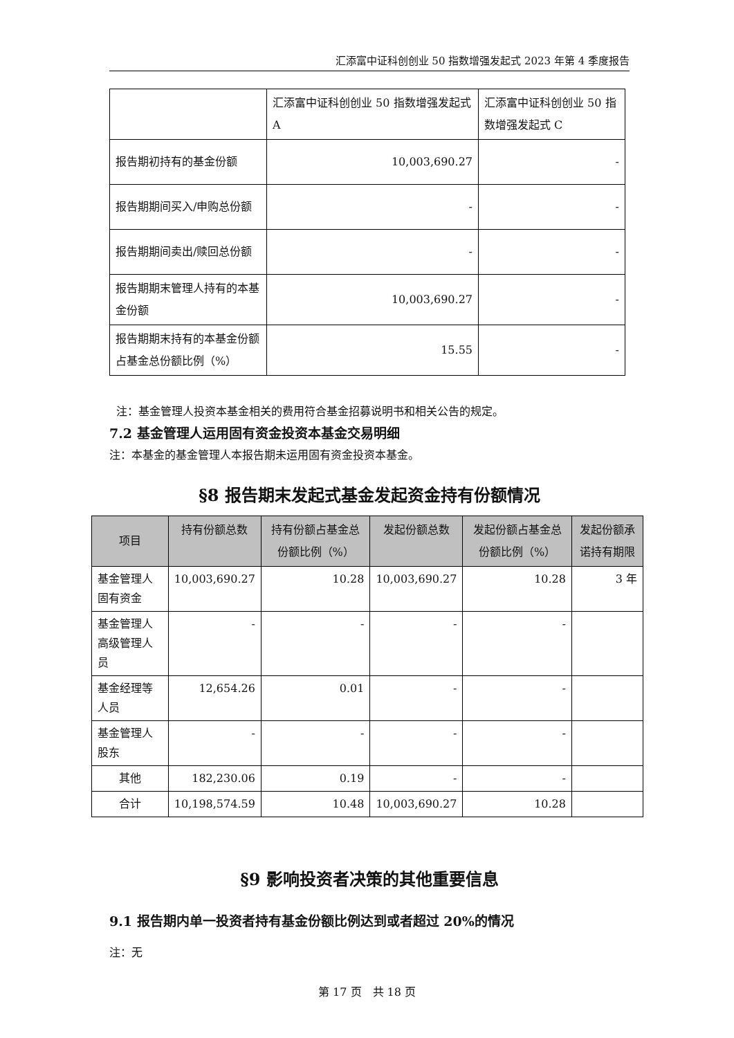汇添富中证科创创业 50 指数增强发起式 2023 年第 4 季度报告
| | 汇添富中证科创创业 50 指数增强发起式 A | 汇添富中证科创创业 50 指数增强发起式 C |
| 报告期初持有的基金份额 | 10,003,690.27 | - |
| 报告期期间买入/申购总份额 | - | - |
| 报告期期间卖出/赎回总份额 | - | - |
| 报告期期末管理人持有的本基金份额 | 10,003,690.27 | - |
| 报告期期末持有的本基金份额占基金总份额比例（%） | 15.55 | - |
注：基金管理人投资本基金相关的费用符合基金招募说明书和相关公告的规定。
7.2 基金管理人运用固有资金投资本基金交易明细
注：本基金的基金管理人本报告期未运用固有资金投资本基金。
§8 报告期末发起式基金发起资金持有份额情况
| 项目 | 持有份额总数 | 持有份额占基金总份额比例（%） | 发起份额总数 | 发起份额占基金总份额比例（%） | 发起份额承诺持有期限 |
| --- | --- | --- | --- | --- | --- |
| 基金管理人固有资金 | 10,003,690.27 | 10.28 | 10,003,690.27 | 10.28 | 3 年 |
| 基金管理人高级管理人员 | - | - | - | - | |
| 基金经理等人员 | 12,654.26 | 0.01 | - | - | |
| 基金管理人股东 | - | - | - | - | |
| 其他 | 182,230.06 | 0.19 | - | - | |
| 合计 | 10,198,574.59 | 10.48 | 10,003,690.27 | 10.28 | |
§9 影响投资者决策的其他重要信息
9.1 报告期内单一投资者持有基金份额比例达到或者超过 20%的情况
注：无
第 17 页　共 18 页